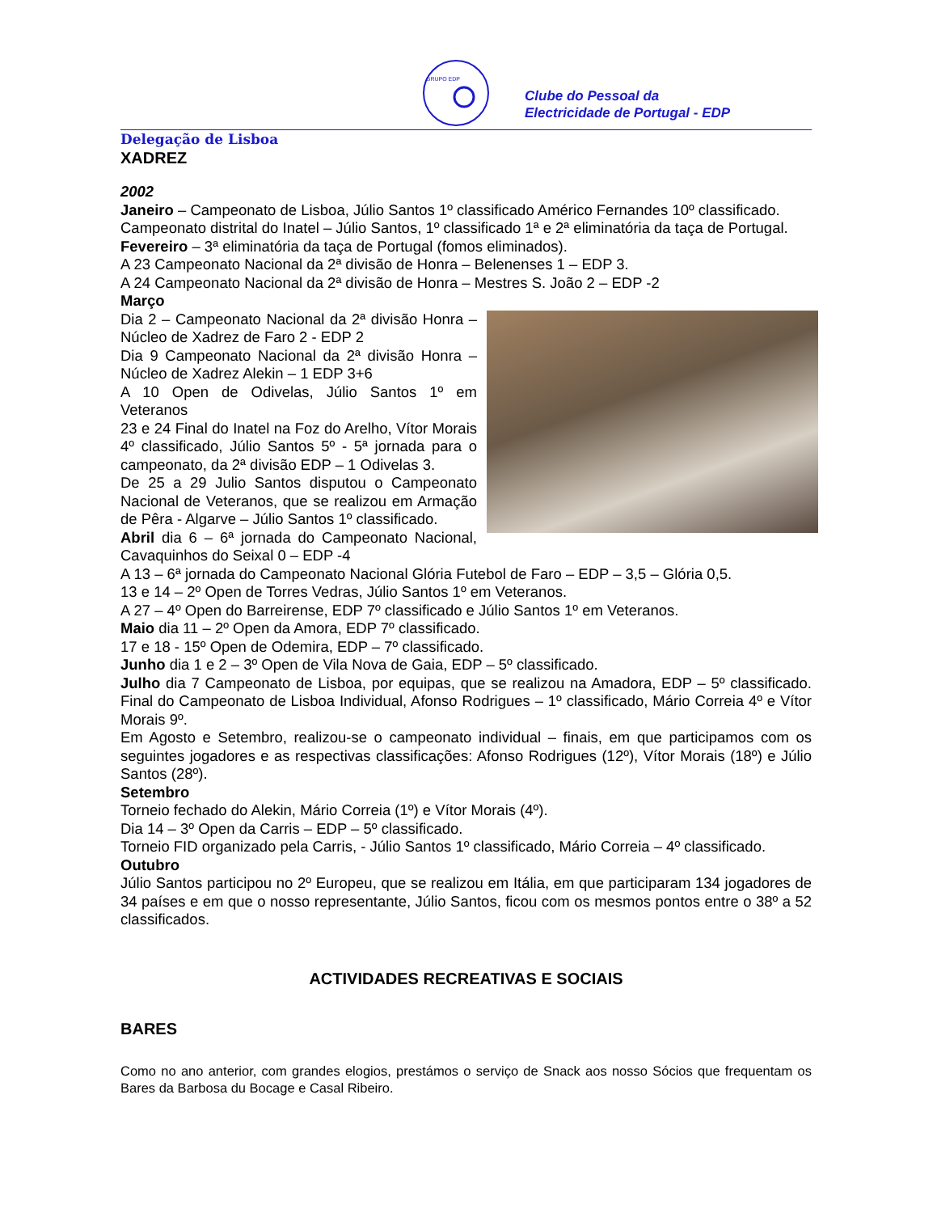GRUPO EDP
Clube do Pessoal da
Electricidade de Portugal - EDP
Delegação de Lisboa
XADREZ
2002
Janeiro – Campeonato de Lisboa, Júlio Santos 1º classificado Américo Fernandes 10º classificado.
Campeonato distrital do Inatel – Júlio Santos, 1º classificado 1ª e 2ª eliminatória da taça de Portugal.
Fevereiro – 3ª eliminatória da taça de Portugal (fomos eliminados).
A 23 Campeonato Nacional da 2ª divisão de Honra – Belenenses 1 – EDP 3.
A 24 Campeonato Nacional da 2ª divisão de Honra – Mestres S. João 2 – EDP -2
Março
Dia 2 – Campeonato Nacional da 2ª divisão Honra – Núcleo de Xadrez de Faro 2 - EDP 2
Dia 9 Campeonato Nacional da 2ª divisão Honra – Núcleo de Xadrez Alekin – 1 EDP 3+6
A 10 Open de Odivelas, Júlio Santos 1º em Veteranos
23 e 24 Final do Inatel na Foz do Arelho, Vítor Morais 4º classificado, Júlio Santos 5º - 5ª jornada para o campeonato, da 2ª divisão EDP – 1 Odivelas 3.
De 25 a 29 Julio Santos disputou o Campeonato Nacional de Veteranos, que se realizou em Armação de Pêra - Algarve – Júlio Santos 1º classificado.
Abril dia 6 – 6ª jornada do Campeonato Nacional, Cavaquinhos do Seixal 0 – EDP -4
A 13 – 6ª jornada do Campeonato Nacional Glória Futebol de Faro – EDP – 3,5 – Glória 0,5.
13 e 14 – 2º Open de Torres Vedras, Júlio Santos 1º em Veteranos.
A 27 – 4º Open do Barreirense, EDP 7º classificado e Júlio Santos 1º em Veteranos.
Maio dia 11 – 2º Open da Amora, EDP 7º classificado.
17 e 18 - 15º Open de Odemira, EDP – 7º classificado.
Junho dia 1 e 2 – 3º Open de Vila Nova de Gaia, EDP – 5º classificado.
Julho dia 7 Campeonato de Lisboa, por equipas, que se realizou na Amadora, EDP – 5º classificado. Final do Campeonato de Lisboa Individual, Afonso Rodrigues – 1º classificado, Mário Correia 4º e Vítor Morais 9º.
Em Agosto e Setembro, realizou-se o campeonato individual – finais, em que participamos com os seguintes jogadores e as respectivas classificações: Afonso Rodrigues (12º), Vítor Morais (18º) e Júlio Santos (28º).
Setembro
Torneio fechado do Alekin, Mário Correia (1º) e Vítor Morais (4º).
Dia 14 – 3º Open da Carris – EDP – 5º classificado.
Torneio FID organizado pela Carris, - Júlio Santos 1º classificado, Mário Correia – 4º classificado.
Outubro
Júlio Santos participou no 2º Europeu, que se realizou em Itália, em que participaram 134 jogadores de 34 países e em que o nosso representante, Júlio Santos, ficou com os mesmos pontos entre o 38º a 52 classificados.
ACTIVIDADES RECREATIVAS E SOCIAIS
BARES
Como no ano anterior, com grandes elogios, prestámos o serviço de Snack aos nosso Sócios que frequentam os Bares da Barbosa du Bocage e Casal Ribeiro.